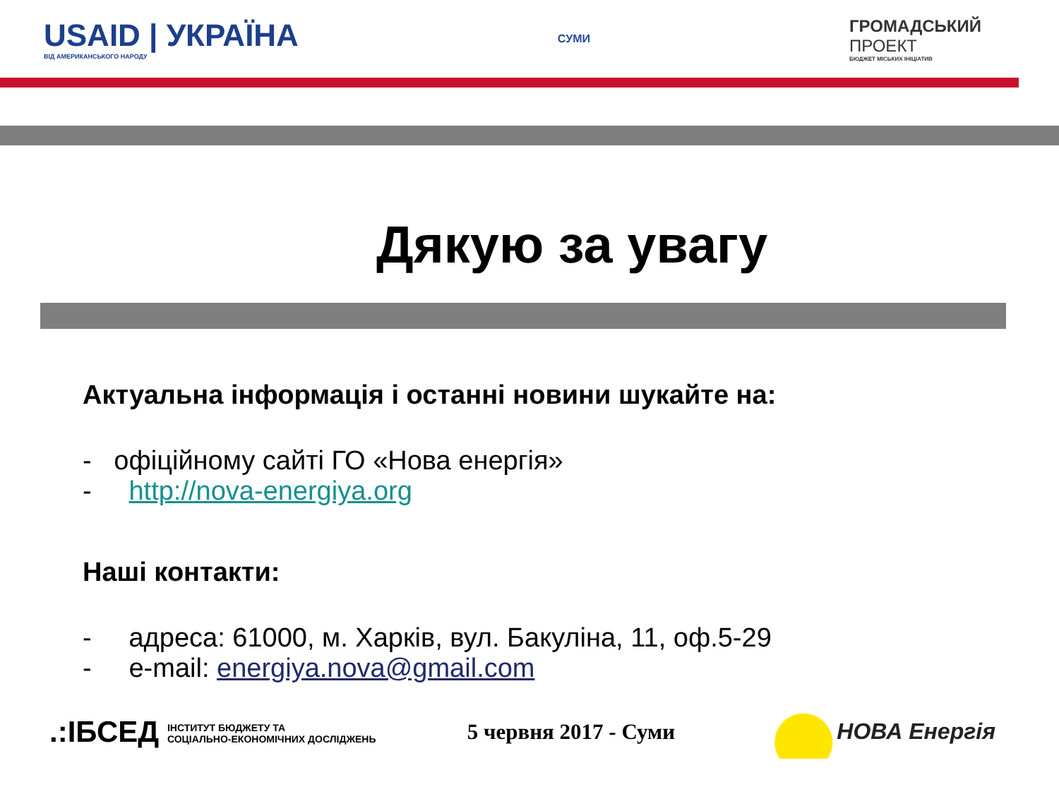USAID | УКРАЇНА
ВІД АМЕРИКАНСЬКОГО НАРОДУ
СУМИ
ГРОМАДСЬКИЙ
ПРОЕКТ
БЮДЖЕТ МІСЬКИХ ІНІЦІАТИВ
Дякую за увагу
Актуальна інформація і останні новини шукайте на:
- офіційному сайті ГО «Нова енергія»
- http://nova-energiya.org
Наші контакти:
- адреса: 61000, м. Харків, вул. Бакуліна, 11, оф.5-29
- e-mail: energiya.nova@gmail.com
.:ІБСЕД ІНСТИТУТ БЮДЖЕТУ ТА
СОЦІАЛЬНО-ЕКОНОМІЧНИХ ДОСЛІДЖЕНЬ
5 червня 2017 - Суми
НОВА Енергія